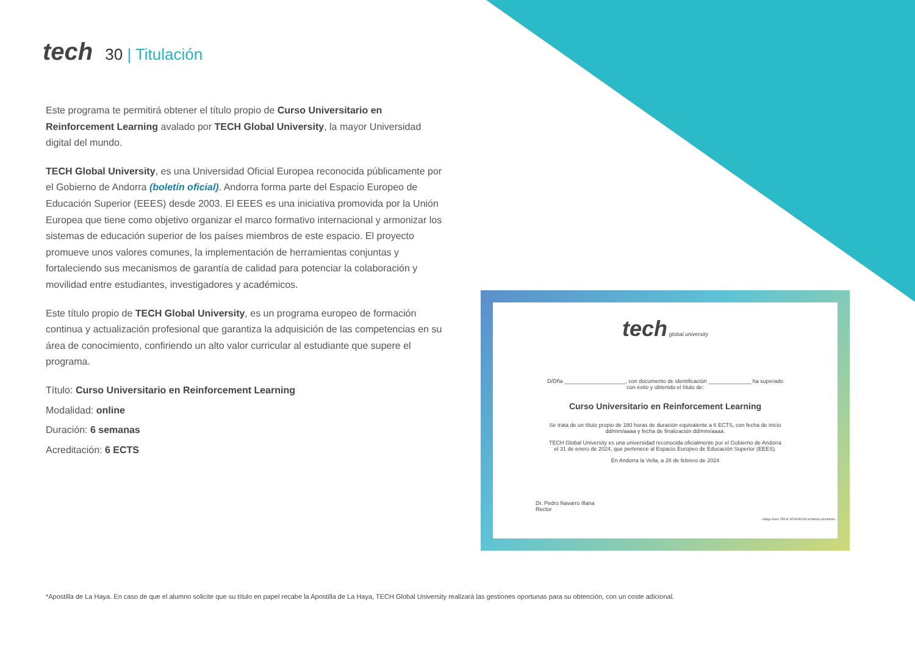tech 30 | Titulación
Este programa te permitirá obtener el título propio de Curso Universitario en Reinforcement Learning avalado por TECH Global University, la mayor Universidad digital del mundo.
TECH Global University, es una Universidad Oficial Europea reconocida públicamente por el Gobierno de Andorra (boletín oficial). Andorra forma parte del Espacio Europeo de Educación Superior (EEES) desde 2003. El EEES es una iniciativa promovida por la Unión Europea que tiene como objetivo organizar el marco formativo internacional y armonizar los sistemas de educación superior de los países miembros de este espacio. El proyecto promueve unos valores comunes, la implementación de herramientas conjuntas y fortaleciendo sus mecanismos de garantía de calidad para potenciar la colaboración y movilidad entre estudiantes, investigadores y académicos.
Este título propio de TECH Global University, es un programa europeo de formación continua y actualización profesional que garantiza la adquisición de las competencias en su área de conocimiento, confiriendo un alto valor curricular al estudiante que supere el programa.
Título: Curso Universitario en Reinforcement Learning
Modalidad: online
Duración: 6 semanas
Acreditación: 6 ECTS
tech global university
D/Dña ____________________, con documento de identificación ______________ ha superado
con éxito y obtenido el título de:
Curso Universitario en Reinforcement Learning
Se trata de un título propio de 180 horas de duración equivalente a 6 ECTS, con fecha de inicio
dd/mm/aaaa y fecha de finalización dd/mm/aaaa.
TECH Global University es una universidad reconocida oficialmente por el Gobierno de Andorra
el 31 de enero de 2024, que pertenece al Espacio Europeo de Educación Superior (EEES).
En Andorra la Vella, a 28 de febrero de 2024
Dr. Pedro Navarro Illana
Rector
código único TECH: AFWOR23S techtitute.com/titulos
*Apostilla de La Haya. En caso de que el alumno solicite que su título en papel recabe la Apostilla de La Haya, TECH Global University realizará las gestiones oportunas para su obtención, con un coste adicional.